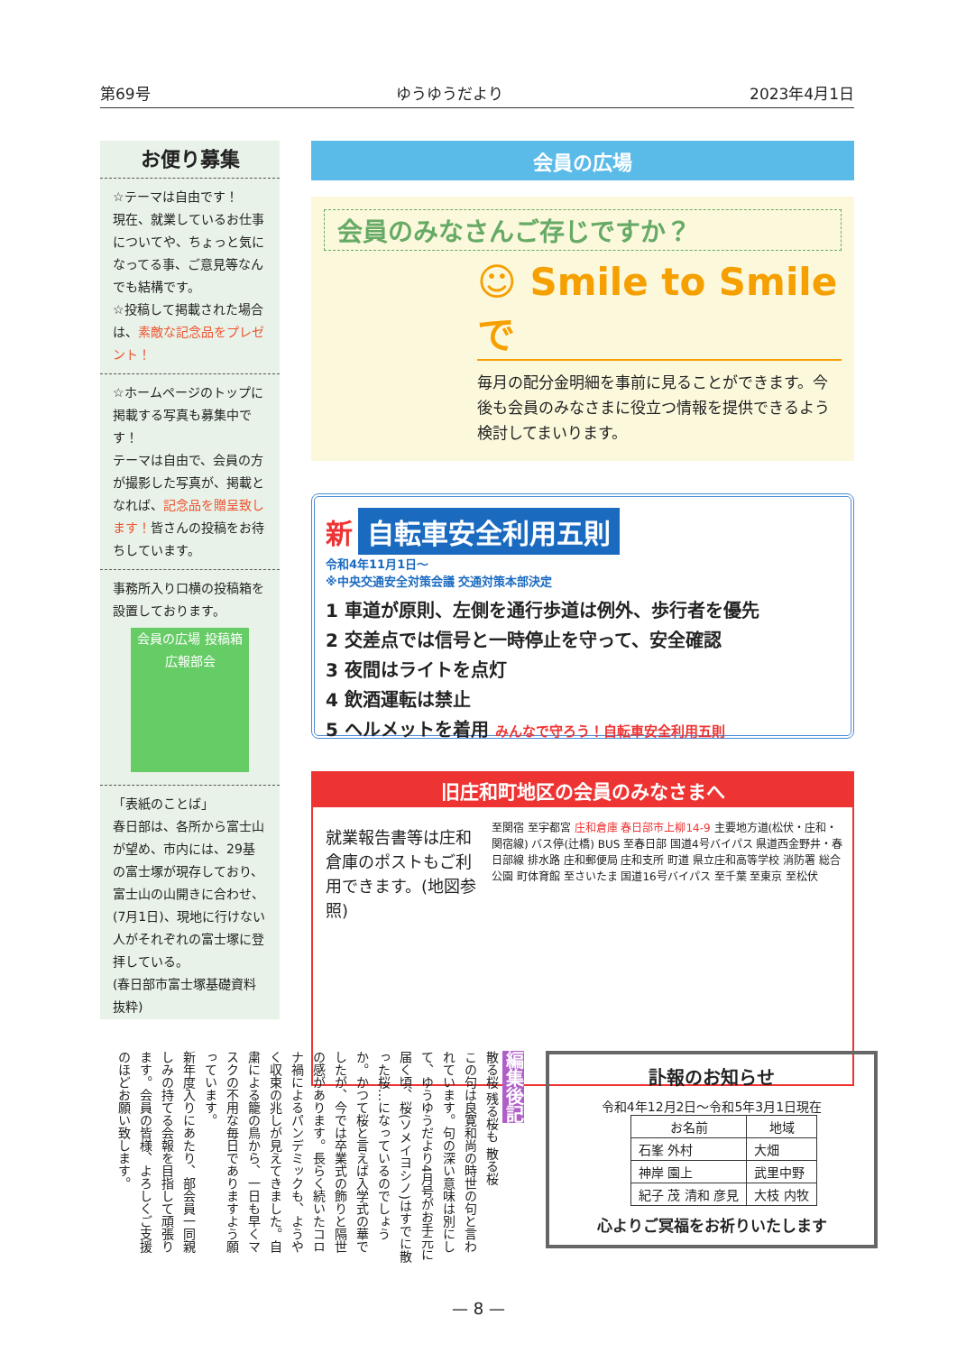第69号 ゆうゆうだより 2023年4月1日
お便り募集
☆テーマは自由です！
現在、就業しているお仕事についてや、ちょっと気になってる事、ご意見等なんでも結構です。
☆投稿して掲載された場合は、素敵な記念品をプレゼント！
☆ホームページのトップに掲載する写真も募集中です！
テーマは自由で、会員の方が撮影した写真が、掲載となれば、記念品を贈呈致します！皆さんの投稿をお待ちしています。
事務所入り口横の投稿箱を設置しております。
会員の広場 投稿箱 広報部会
「表紙のことば」
春日部は、各所から富士山が望め、市内には、29基の富士塚が現存しており、富士山の山開きに合わせ、(7月1日)、現地に行けない人がそれぞれの富士塚に登拝している。
(春日部市富士塚基礎資料抜粋)
会員の広場
会員のみなさんご存じですか？
☺ Smile to Smile で
毎月の配分金明細を事前に見ることができます。今後も会員のみなさまに役立つ情報を提供できるよう検討してまいります。
新
自転車安全利用五則
令和4年11月1日〜
※中央交通安全対策会議 交通対策本部決定
1 車道が原則、左側を通行歩道は例外、歩行者を優先
2 交差点では信号と一時停止を守って、安全確認
3 夜間はライトを点灯
4 飲酒運転は禁止
5 ヘルメットを着用 みんなで守ろう！自転車安全利用五則
旧庄和町地区の会員のみなさまへ
就業報告書等は庄和倉庫のポストもご利用できます。(地図参照)
至関宿 至宇都宮 庄和倉庫 春日部市上柳14-9 主要地方道(松伏・庄和・関宿線) バス停(辻橋) BUS 至春日部 国道4号バイパス 県道西金野井・春日部線 排水路 庄和郵便局 庄和支所 町道 県立庄和高等学校 消防署 総合公園 町体育館 至さいたま 国道16号バイパス 至千葉 至東京 至松伏
編集後記
散る桜 残る桜も 散る桜
この句は良寛和尚の時世の句と言われています。句の深い意味は別にして、ゆうゆうだより4月号がお手元に届く頃、桜(ソメイヨシノ)はすでに散った桜…になっているのでしょうか。かつて桜と言えば入学式の華でしたが、今では卒業式の飾りと隔世の感があります。長らく続いたコロナ禍によるパンデミックも、ようやく収束の兆しが見えてきました。自粛による籠の鳥から、一日も早くマスクの不用な毎日でありますよう願っています。
新年度入りにあたり、部会員一同親しみの持てる会報を目指して頑張ります。会員の皆様、よろしくご支援のほどお願い致します。
訃報のお知らせ
令和4年12月2日〜令和5年3月1日現在
| お名前 | 地域 |
| --- | --- |
| 石峯 外村 | 大畑 |
| 神岸 園上 | 武里中野 |
| 紀子 茂 清和 彦見 | 大枝 内牧 |
心よりご冥福をお祈りいたします
— 8 —